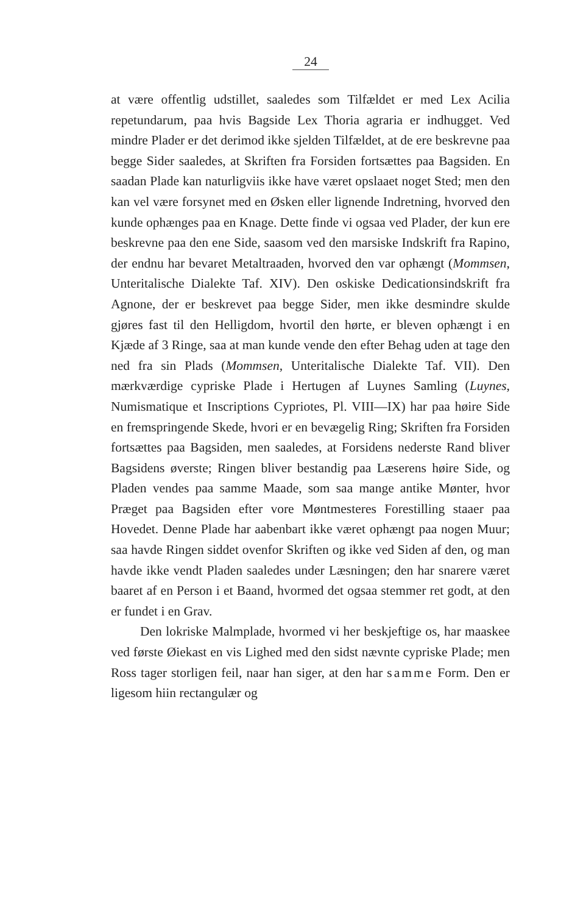24
at være offentlig udstillet, saaledes som Tilfældet er med Lex Acilia repetundarum, paa hvis Bagside Lex Thoria agraria er indhugget. Ved mindre Plader er det derimod ikke sjelden Tilfældet, at de ere beskrevne paa begge Sider saaledes, at Skriften fra Forsiden fortsættes paa Bagsiden. En saadan Plade kan naturligviis ikke have været opslaaet noget Sted; men den kan vel være forsynet med en Øsken eller lignende Indretning, hvorved den kunde ophænges paa en Knage. Dette finde vi ogsaa ved Plader, der kun ere beskrevne paa den ene Side, saasom ved den marsiske Indskrift fra Rapino, der endnu har bevaret Metaltraaden, hvorved den var ophængt (Mommsen, Unteritalische Dialekte Taf. XIV). Den oskiske Dedicationsindskrift fra Agnone, der er beskrevet paa begge Sider, men ikke desmindre skulde gjøres fast til den Helligdom, hvortil den hørte, er bleven ophængt i en Kjæde af 3 Ringe, saa at man kunde vende den efter Behag uden at tage den ned fra sin Plads (Mommsen, Unteritalische Dialekte Taf. VII). Den mærkværdige cypriske Plade i Hertugen af Luynes Samling (Luynes, Numismatique et Inscriptions Cypriotes, Pl. VIII—IX) har paa høire Side en fremspringende Skede, hvori er en bevægelig Ring; Skriften fra Forsiden fortsættes paa Bagsiden, men saaledes, at Forsidens nederste Rand bliver Bagsidens øverste; Ringen bliver bestandig paa Læserens høire Side, og Pladen vendes paa samme Maade, som saa mange antike Mønter, hvor Præget paa Bagsiden efter vore Møntmesteres Forestilling staaer paa Hovedet. Denne Plade har aabenbart ikke været ophængt paa nogen Muur; saa havde Ringen siddet ovenfor Skriften og ikke ved Siden af den, og man havde ikke vendt Pladen saaledes under Læsningen; den har snarere været baaret af en Person i et Baand, hvormed det ogsaa stemmer ret godt, at den er fundet i en Grav.
Den lokriske Malmplade, hvormed vi her beskjeftige os, har maaskee ved første Øiekast en vis Lighed med den sidst nævnte cypriske Plade; men Ross tager storligen feil, naar han siger, at den har samme Form. Den er ligesom hiin rectangulær og